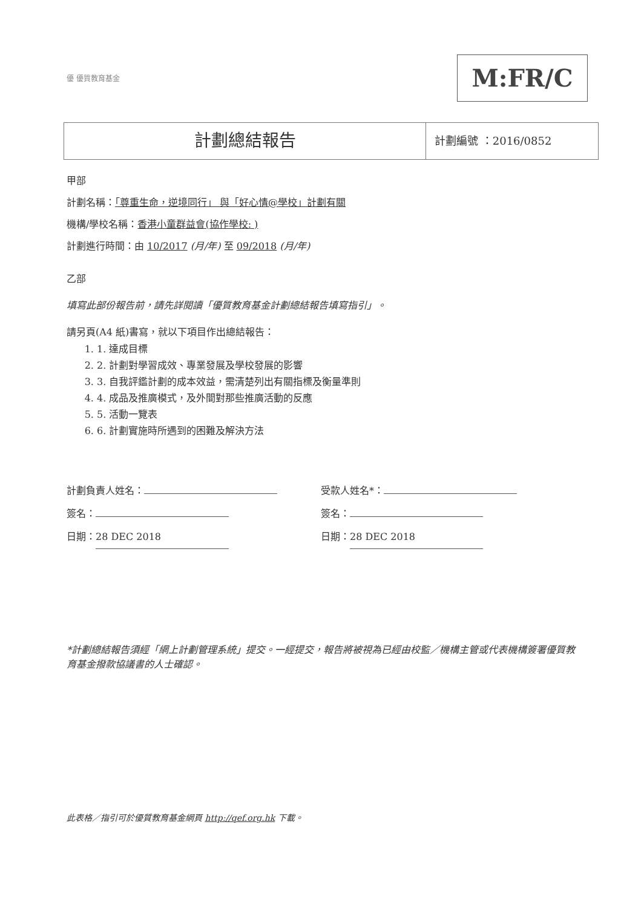優 優質教育基金 M:FR/C
計劃總結報告
計劃編號 ：2016/0852
甲部
計劃名稱：「尊重生命，逆境同行」 與「好心情@學校」計劃有關
機構/學校名稱：香港小童群益會(協作學校: )
計劃進行時間：由 10/2017 (月/年) 至 09/2018 (月/年)
乙部
填寫此部份報告前，請先詳閱讀「優質教育基金計劃總結報告填寫指引」。
請另頁(A4 紙)書寫，就以下項目作出總結報告：
1. 1. 達成目標
2. 2. 計劃對學習成效、專業發展及學校發展的影響
3. 3. 自我評鑑計劃的成本效益，需清楚列出有關指標及衡量準則
4. 4. 成品及推廣模式，及外間對那些推廣活動的反應
5. 5. 活動一覽表
6. 6. 計劃實施時所遇到的困難及解決方法
計劃負責人姓名：
簽名：
日期： 28 DEC 2018
受款人姓名*：
簽名：
日期： 28 DEC 2018
*計劃總結報告須經「網上計劃管理系統」提交。一經提交，報告將被視為已經由校監／機構主管或代表機構簽署優質教育基金撥款協議書的人士確認。
此表格／指引可於優質教育基金網頁 http://qef.org.hk 下載。